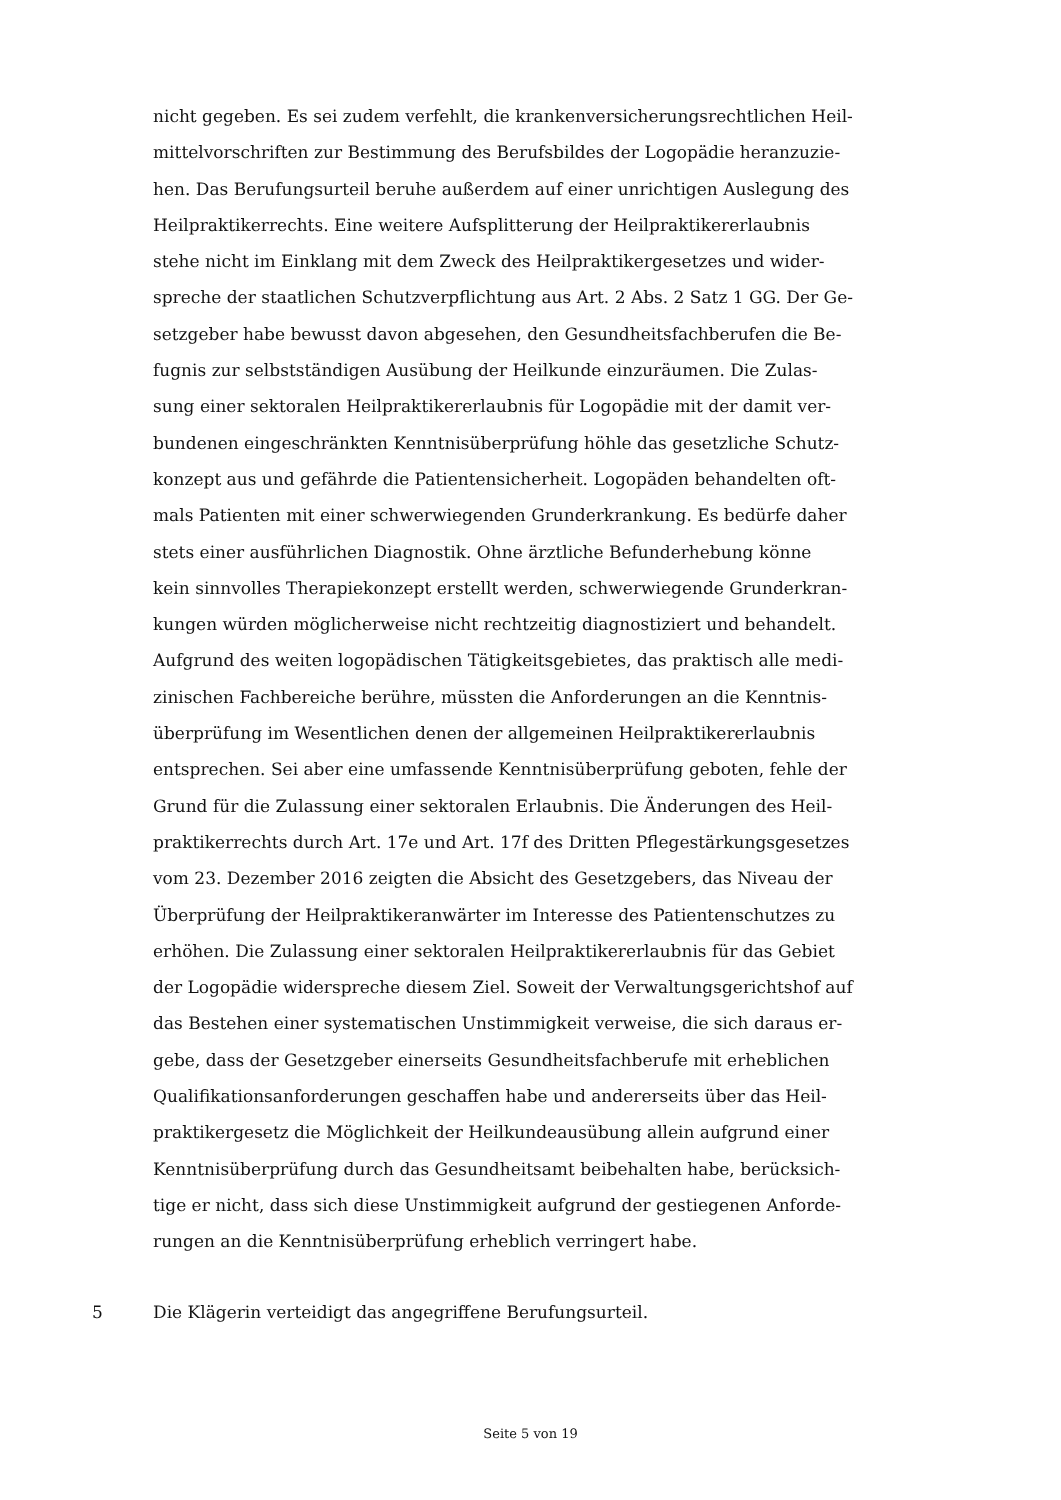nicht gegeben. Es sei zudem verfehlt, die krankenversicherungsrechtlichen Heil-
mittelvorschriften zur Bestimmung des Berufsbildes der Logopädie heranzuzie-
hen. Das Berufungsurteil beruhe außerdem auf einer unrichtigen Auslegung des
Heilpraktikerrechts. Eine weitere Aufsplitterung der Heilpraktikererlaubnis
stehe nicht im Einklang mit dem Zweck des Heilpraktikergesetzes und wider-
spreche der staatlichen Schutzverpflichtung aus Art. 2 Abs. 2 Satz 1 GG. Der Ge-
setzgeber habe bewusst davon abgesehen, den Gesundheitsfachberufen die Be-
fugnis zur selbstständigen Ausübung der Heilkunde einzuräumen. Die Zulas-
sung einer sektoralen Heilpraktikererlaubnis für Logopädie mit der damit ver-
bundenen eingeschränkten Kenntnisüberprüfung höhle das gesetzliche Schutz-
konzept aus und gefährde die Patientensicherheit. Logopäden behandelten oft-
mals Patienten mit einer schwerwiegenden Grunderkrankung. Es bedürfe daher
stets einer ausführlichen Diagnostik. Ohne ärztliche Befunderhebung könne
kein sinnvolles Therapiekonzept erstellt werden, schwerwiegende Grunderkran-
kungen würden möglicherweise nicht rechtzeitig diagnostiziert und behandelt.
Aufgrund des weiten logopädischen Tätigkeitsgebietes, das praktisch alle medi-
zinischen Fachbereiche berühre, müssten die Anforderungen an die Kenntnis-
überprüfung im Wesentlichen denen der allgemeinen Heilpraktikererlaubnis
entsprechen. Sei aber eine umfassende Kenntnisüberprüfung geboten, fehle der
Grund für die Zulassung einer sektoralen Erlaubnis. Die Änderungen des Heil-
praktikerrechts durch Art. 17e und Art. 17f des Dritten Pflegestärkungsgesetzes
vom 23. Dezember 2016 zeigten die Absicht des Gesetzgebers, das Niveau der
Überprüfung der Heilpraktikeranwärter im Interesse des Patientenschutzes zu
erhöhen. Die Zulassung einer sektoralen Heilpraktikererlaubnis für das Gebiet
der Logopädie widerspreche diesem Ziel. Soweit der Verwaltungsgerichtshof auf
das Bestehen einer systematischen Unstimmigkeit verweise, die sich daraus er-
gebe, dass der Gesetzgeber einerseits Gesundheitsfachberufe mit erheblichen
Qualifikationsanforderungen geschaffen habe und andererseits über das Heil-
praktikergesetz die Möglichkeit der Heilkundeausübung allein aufgrund einer
Kenntnisüberprüfung durch das Gesundheitsamt beibehalten habe, berücksich-
tige er nicht, dass sich diese Unstimmigkeit aufgrund der gestiegenen Anforde-
rungen an die Kenntnisüberprüfung erheblich verringert habe.
5 Die Klägerin verteidigt das angegriffene Berufungsurteil.
Seite 5 von 19